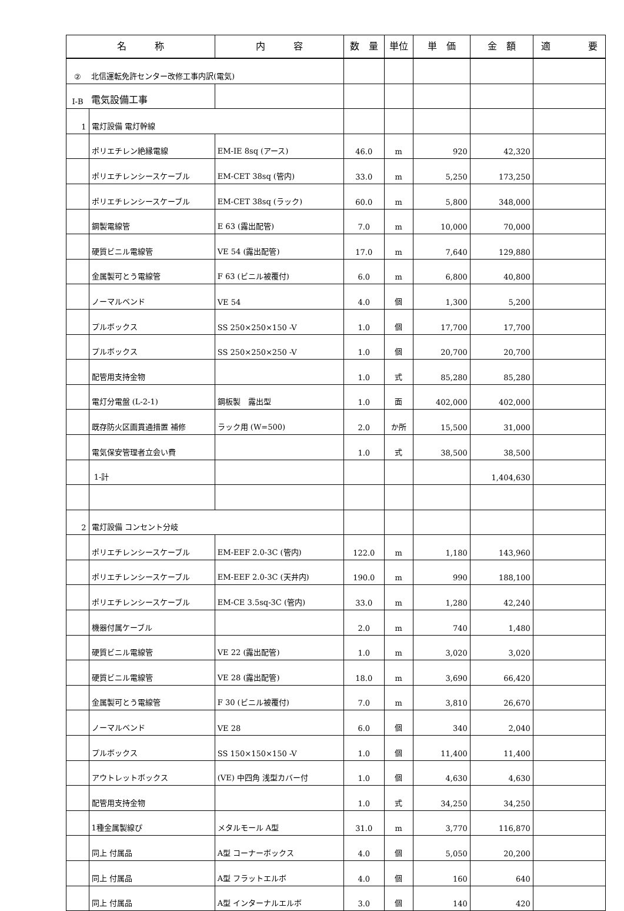| 名 称 | | 内 容 | 数 量 | 単位 | 単 価 | 金 額 | 適 要 |
| --- | --- | --- | --- | --- | --- | --- | --- |
| ② | 北信運転免許センター改修工事内訳(電気) | | | | | | |
| Ⅰ-B | 電気設備工事 | | | | | | |
| 1 | 電灯設備 電灯幹線 | | | | | | |
| | ポリエチレン絶縁電線 | EM-IE 8sq (アース) | 46.0 | m | 920 | 42,320 | |
| | ポリエチレンシースケーブル | EM-CET 38sq (管内) | 33.0 | m | 5,250 | 173,250 | |
| | ポリエチレンシースケーブル | EM-CET 38sq (ラック) | 60.0 | m | 5,800 | 348,000 | |
| | 鋼製電線管 | E 63 (露出配管) | 7.0 | m | 10,000 | 70,000 | |
| | 硬質ビニル電線管 | VE 54 (露出配管) | 17.0 | m | 7,640 | 129,880 | |
| | 金属製可とう電線管 | F 63 (ビニル被覆付) | 6.0 | m | 6,800 | 40,800 | |
| | ノーマルベンド | VE 54 | 4.0 | 個 | 1,300 | 5,200 | |
| | プルボックス | SS 250×250×150 -V | 1.0 | 個 | 17,700 | 17,700 | |
| | プルボックス | SS 250×250×250 -V | 1.0 | 個 | 20,700 | 20,700 | |
| | 配管用支持金物 | | 1.0 | 式 | 85,280 | 85,280 | |
| | 電灯分電盤 (L-2-1) | 鋼板製 露出型 | 1.0 | 面 | 402,000 | 402,000 | |
| | 既存防火区画貫通措置 補修 | ラック用 (W=500) | 2.0 | か所 | 15,500 | 31,000 | |
| | 電気保安管理者立会い費 | | 1.0 | 式 | 38,500 | 38,500 | |
| | 1-計 | | | | | 1,404,630 | |
| 2 | 電灯設備 コンセント分岐 | | | | | | |
| | ポリエチレンシースケーブル | EM-EEF 2.0-3C (管内) | 122.0 | m | 1,180 | 143,960 | |
| | ポリエチレンシースケーブル | EM-EEF 2.0-3C (天井内) | 190.0 | m | 990 | 188,100 | |
| | ポリエチレンシースケーブル | EM-CE 3.5sq-3C (管内) | 33.0 | m | 1,280 | 42,240 | |
| | 機器付属ケーブル | | 2.0 | m | 740 | 1,480 | |
| | 硬質ビニル電線管 | VE 22 (露出配管) | 1.0 | m | 3,020 | 3,020 | |
| | 硬質ビニル電線管 | VE 28 (露出配管) | 18.0 | m | 3,690 | 66,420 | |
| | 金属製可とう電線管 | F 30 (ビニル被覆付) | 7.0 | m | 3,810 | 26,670 | |
| | ノーマルベンド | VE 28 | 6.0 | 個 | 340 | 2,040 | |
| | プルボックス | SS 150×150×150 -V | 1.0 | 個 | 11,400 | 11,400 | |
| | アウトレットボックス | (VE) 中四角 浅型カバー付 | 1.0 | 個 | 4,630 | 4,630 | |
| | 配管用支持金物 | | 1.0 | 式 | 34,250 | 34,250 | |
| | 1種金属製線ぴ | メタルモール A型 | 31.0 | m | 3,770 | 116,870 | |
| | 同上 付属品 | A型 コーナーボックス | 4.0 | 個 | 5,050 | 20,200 | |
| | 同上 付属品 | A型 フラットエルボ | 4.0 | 個 | 160 | 640 | |
| | 同上 付属品 | A型 インターナルエルボ | 3.0 | 個 | 140 | 420 | |